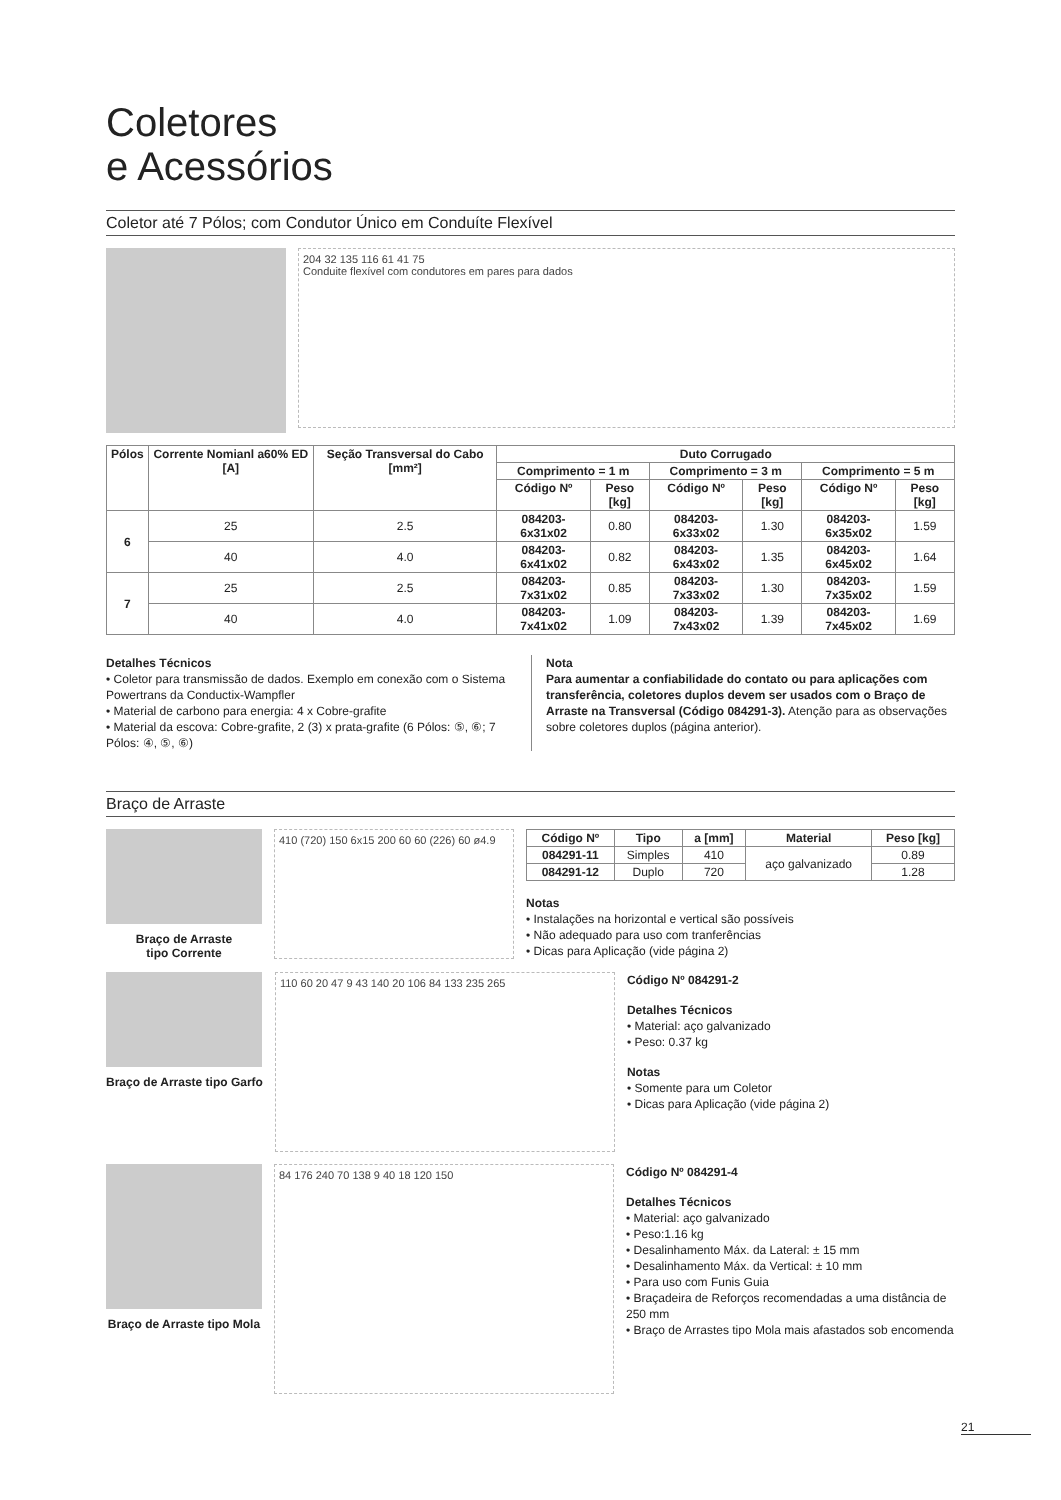Coletores
e Acessórios
Coletor até 7 Pólos; com Condutor Único em Conduíte Flexível
204 32 135 116 61 41 75
Conduite flexível com condutores em pares para dados
| Pólos | Corrente Nomianl a60% ED [A] | Seção Transversal do Cabo [mm²] | Duto Corrugado | | | | | |
| --- | --- | --- | --- | --- | --- | --- | --- | --- |
| | | | Comprimento = 1 m | | Comprimento = 3 m | | Comprimento = 5 m | |
| | | | Código Nº | Peso [kg] | Código Nº | Peso [kg] | Código Nº | Peso [kg] |
| 6 | 25 | 2.5 | 084203-6x31x02 | 0.80 | 084203-6x33x02 | 1.30 | 084203-6x35x02 | 1.59 |
| | 40 | 4.0 | 084203-6x41x02 | 0.82 | 084203-6x43x02 | 1.35 | 084203-6x45x02 | 1.64 |
| 7 | 25 | 2.5 | 084203-7x31x02 | 0.85 | 084203-7x33x02 | 1.30 | 084203-7x35x02 | 1.59 |
| | 40 | 4.0 | 084203-7x41x02 | 1.09 | 084203-7x43x02 | 1.39 | 084203-7x45x02 | 1.69 |
Detalhes Técnicos
• Coletor para transmissão de dados. Exemplo em conexão com o Sistema Powertrans da Conductix-Wampfler
• Material de carbono para energia: 4 x Cobre-grafite
• Material da escova: Cobre-grafite, 2 (3) x prata-grafite (6 Pólos: ⑤, ⑥; 7 Pólos: ④, ⑤, ⑥)
Nota
Para aumentar a confiabilidade do contato ou para aplicações com transferência, coletores duplos devem ser usados com o Braço de Arraste na Transversal (Código 084291-3). Atenção para as observações sobre coletores duplos (página anterior).
Braço de Arraste
Braço de Arraste
tipo Corrente
410 (720) 150 6x15 200 60 60 (226) 60 ø4.9
| Código Nº | Tipo | a [mm] | Material | Peso [kg] |
| --- | --- | --- | --- | --- |
| 084291-11 | Simples | 410 | aço galvanizado | 0.89 |
| 084291-12 | Duplo | 720 | | 1.28 |
Notas
• Instalações na horizontal e vertical são possíveis
• Não adequado para uso com tranferências
• Dicas para Aplicação (vide página 2)
Braço de Arraste tipo Garfo
110 60 20 47 9 43 140 20 106 84 133 235 265
Código Nº 084291-2
Detalhes Técnicos
• Material: aço galvanizado
• Peso: 0.37 kg
Notas
• Somente para um Coletor
• Dicas para Aplicação (vide página 2)
Braço de Arraste tipo Mola
84 176 240 70 138 9 40 18 120 150
Código Nº 084291-4
Detalhes Técnicos
• Material: aço galvanizado
• Peso:1.16 kg
• Desalinhamento Máx. da Lateral: ± 15 mm
• Desalinhamento Máx. da Vertical: ± 10 mm
• Para uso com Funis Guia
• Braçadeira de Reforços recomendadas a uma distância de 250 mm
• Braço de Arrastes tipo Mola mais afastados sob encomenda
21